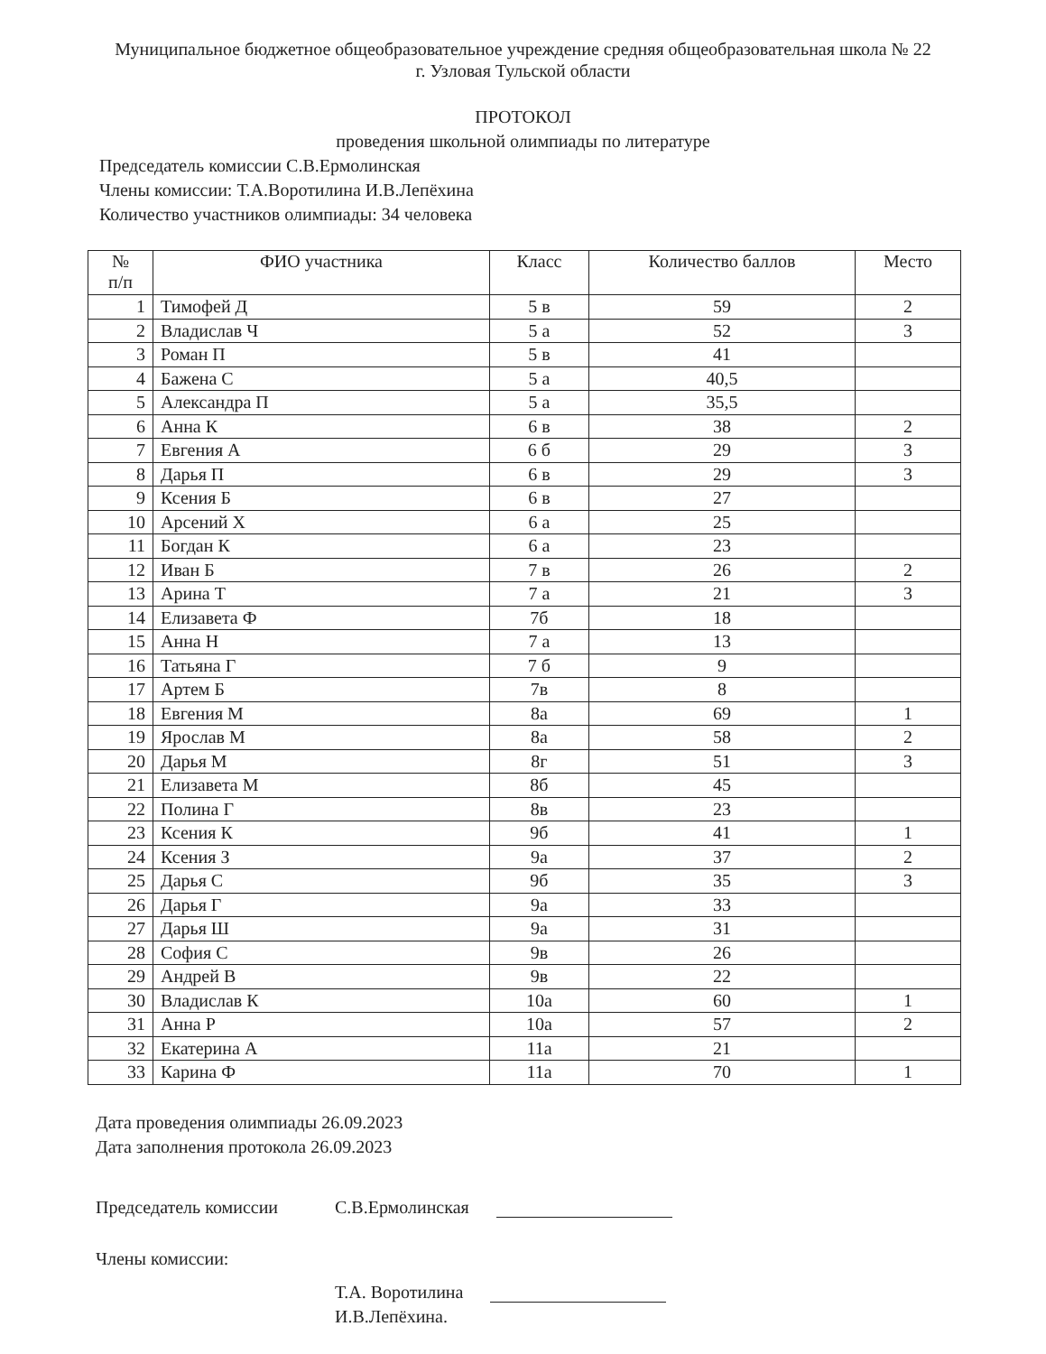Муниципальное бюджетное общеобразовательное учреждение средняя общеобразовательная школа № 22
г. Узловая Тульской области
ПРОТОКОЛ
проведения школьной олимпиады по литературе
Председатель комиссии С.В.Ермолинская
Члены комиссии: Т.А.Воротилина И.В.Лепёхина
Количество участников олимпиады: 34 человека
| № п/п | ФИО участника | Класс | Количество баллов | Место |
| --- | --- | --- | --- | --- |
| 1 | Тимофей Д | 5 в | 59 | 2 |
| 2 | Владислав Ч | 5 а | 52 | 3 |
| 3 | Роман П | 5 в | 41 | |
| 4 | Бажена С | 5 а | 40,5 | |
| 5 | Александра П | 5 а | 35,5 | |
| 6 | Анна К | 6 в | 38 | 2 |
| 7 | Евгения А | 6 б | 29 | 3 |
| 8 | Дарья П | 6 в | 29 | 3 |
| 9 | Ксения Б | 6 в | 27 | |
| 10 | Арсений Х | 6 а | 25 | |
| 11 | Богдан К | 6 а | 23 | |
| 12 | Иван Б | 7 в | 26 | 2 |
| 13 | Арина Т | 7 а | 21 | 3 |
| 14 | Елизавета Ф | 7б | 18 | |
| 15 | Анна Н | 7 а | 13 | |
| 16 | Татьяна Г | 7 б | 9 | |
| 17 | Артем Б | 7в | 8 | |
| 18 | Евгения М | 8а | 69 | 1 |
| 19 | Ярослав М | 8а | 58 | 2 |
| 20 | Дарья М | 8г | 51 | 3 |
| 21 | Елизавета М | 8б | 45 | |
| 22 | Полина Г | 8в | 23 | |
| 23 | Ксения К | 9б | 41 | 1 |
| 24 | Ксения З | 9а | 37 | 2 |
| 25 | Дарья С | 9б | 35 | 3 |
| 26 | Дарья Г | 9а | 33 | |
| 27 | Дарья Ш | 9а | 31 | |
| 28 | София С | 9в | 26 | |
| 29 | Андрей В | 9в | 22 | |
| 30 | Владислав К | 10а | 60 | 1 |
| 31 | Анна Р | 10а | 57 | 2 |
| 32 | Екатерина А | 11а | 21 | |
| 33 | Карина Ф | 11а | 70 | 1 |
Дата проведения олимпиады 26.09.2023
Дата заполнения протокола 26.09.2023
Председатель комиссии С.В.Ермолинская
Члены комиссии:
Т.А. Воротилина
И.В.Лепёхина.